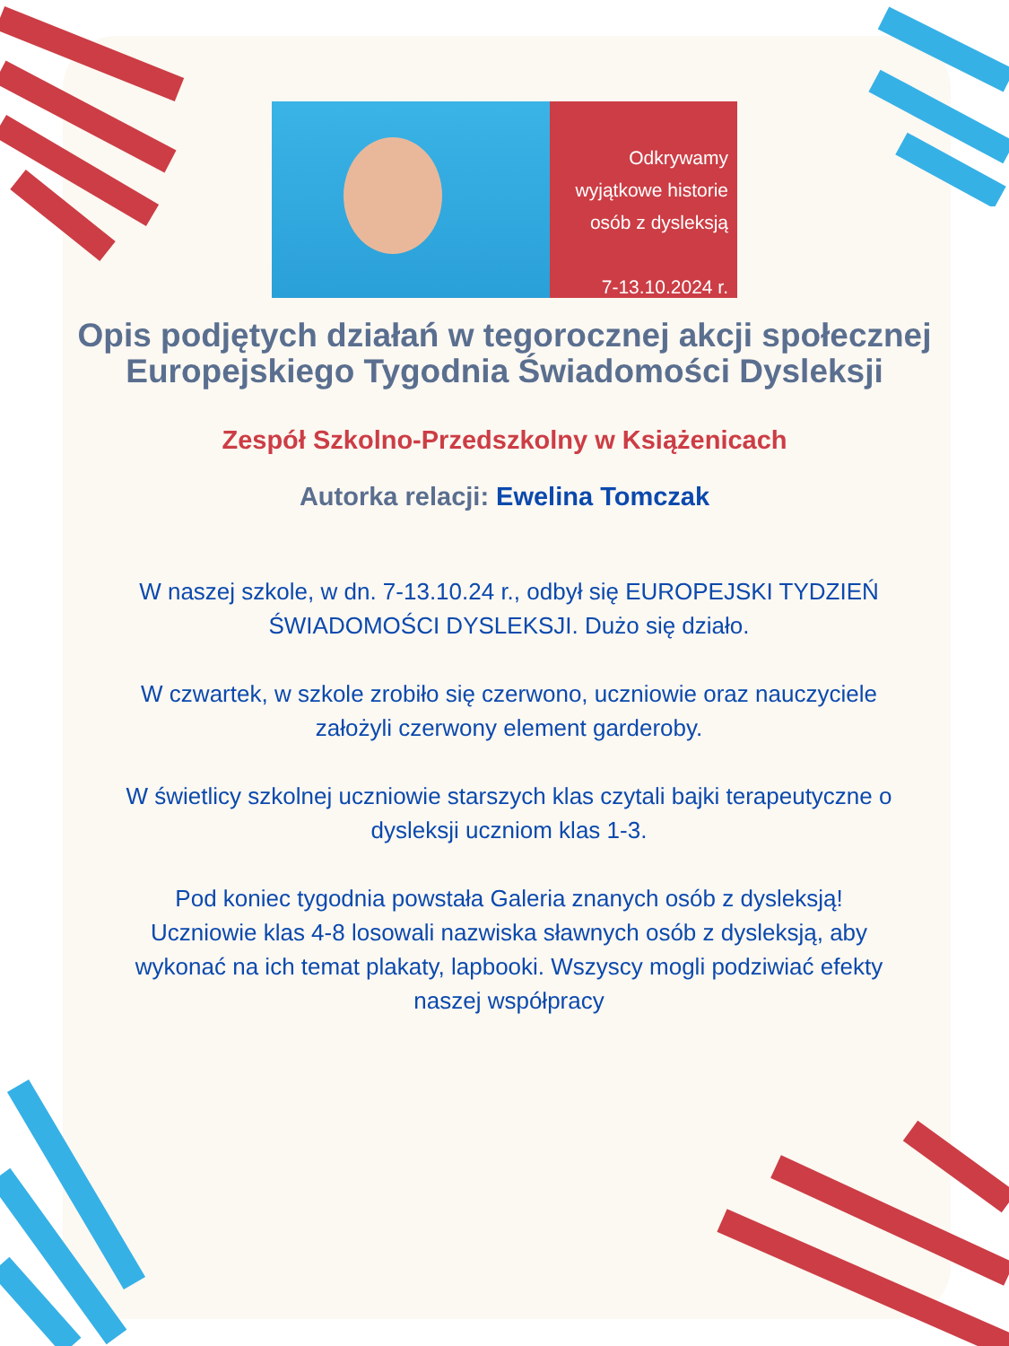Odkrywamy
wyjątkowe historie
osób z dysleksją
7-13.10.2024 r.
Opis podjętych działań w tegorocznej akcji społecznej Europejskiego Tygodnia Świadomości Dysleksji
Zespół Szkolno-Przedszkolny w Książenicach
Autorka relacji: Ewelina Tomczak
W naszej szkole, w dn. 7-13.10.24 r., odbył się EUROPEJSKI TYDZIEŃ ŚWIADOMOŚCI DYSLEKSJI. Dużo się działo.
W czwartek, w szkole zrobiło się czerwono, uczniowie oraz nauczyciele założyli czerwony element garderoby.
W świetlicy szkolnej uczniowie starszych klas czytali bajki terapeutyczne o dysleksji uczniom klas 1-3.
Pod koniec tygodnia powstała Galeria znanych osób z dysleksją! Uczniowie klas 4-8 losowali nazwiska sławnych osób z dysleksją, aby wykonać na ich temat plakaty, lapbooki. Wszyscy mogli podziwiać efekty naszej współpracy